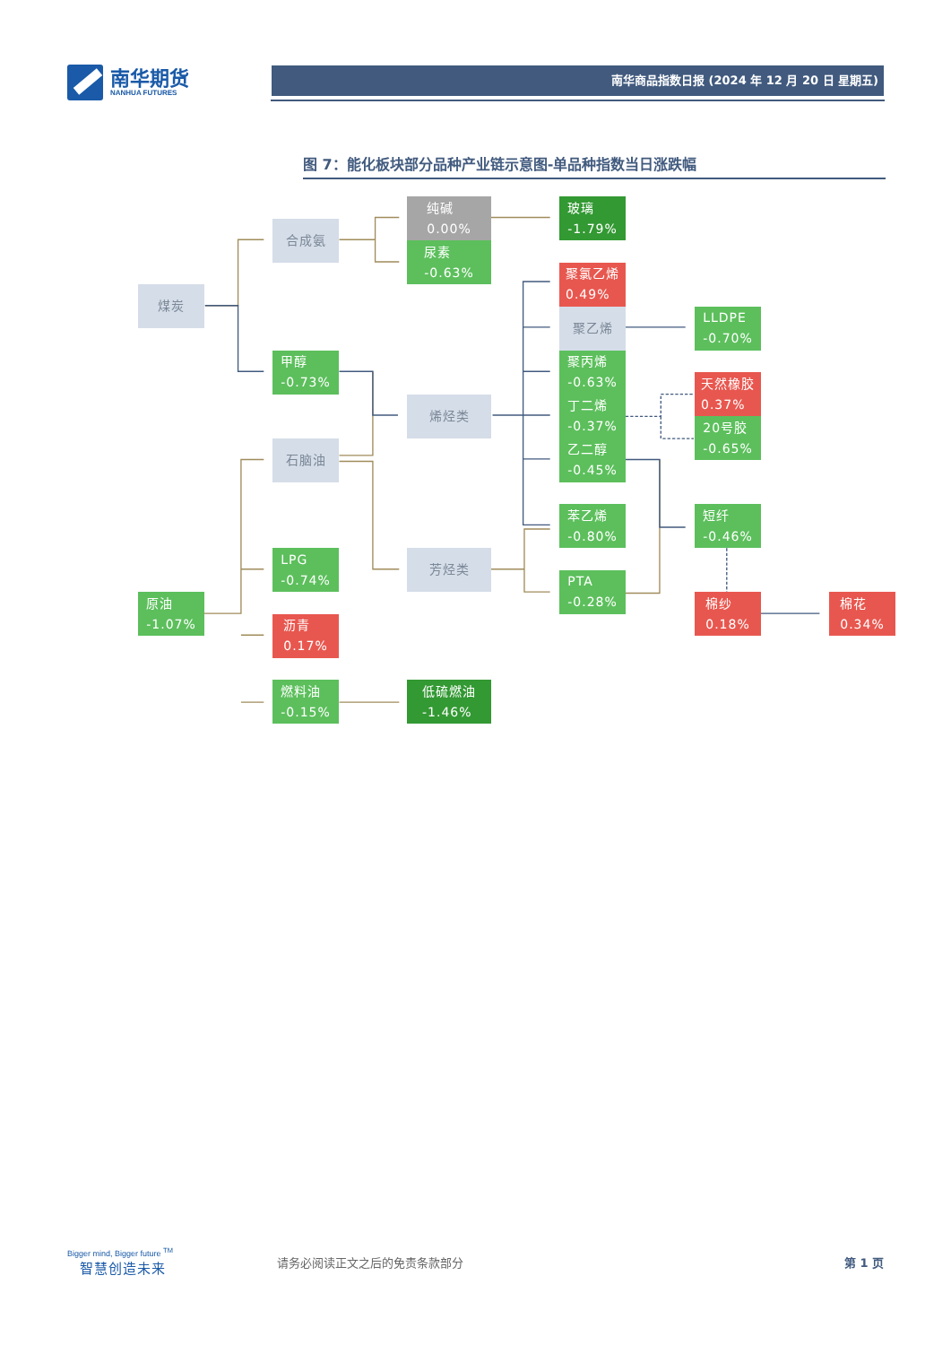南华期货
NANHUA FUTURES
南华商品指数日报 (2024 年 12 月 20 日 星期五)
图 7：能化板块部分品种产业链示意图-单品种指数当日涨跌幅
纯碱
0.00%
玻璃
-1.79%
合成氨
尿素
-0.63%
聚氯乙烯
0.49%
煤炭
聚乙烯
LLDPE
-0.70%
甲醇
-0.73%
聚丙烯
-0.63%
天然橡胶
0.37%
烯烃类
丁二烯
-0.37%
20号胶
-0.65%
石脑油
乙二醇
-0.45%
苯乙烯
-0.80%
短纤
-0.46%
LPG
-0.74%
芳烃类
PTA
-0.28%
原油
-1.07%
棉纱
0.18%
棉花
0.34%
沥青
0.17%
燃料油
-0.15%
低硫燃油
-1.46%
Bigger mind, Bigger future <sup>TM</sup>
智慧创造未来
请务必阅读正文之后的免责条款部分 第 1 页